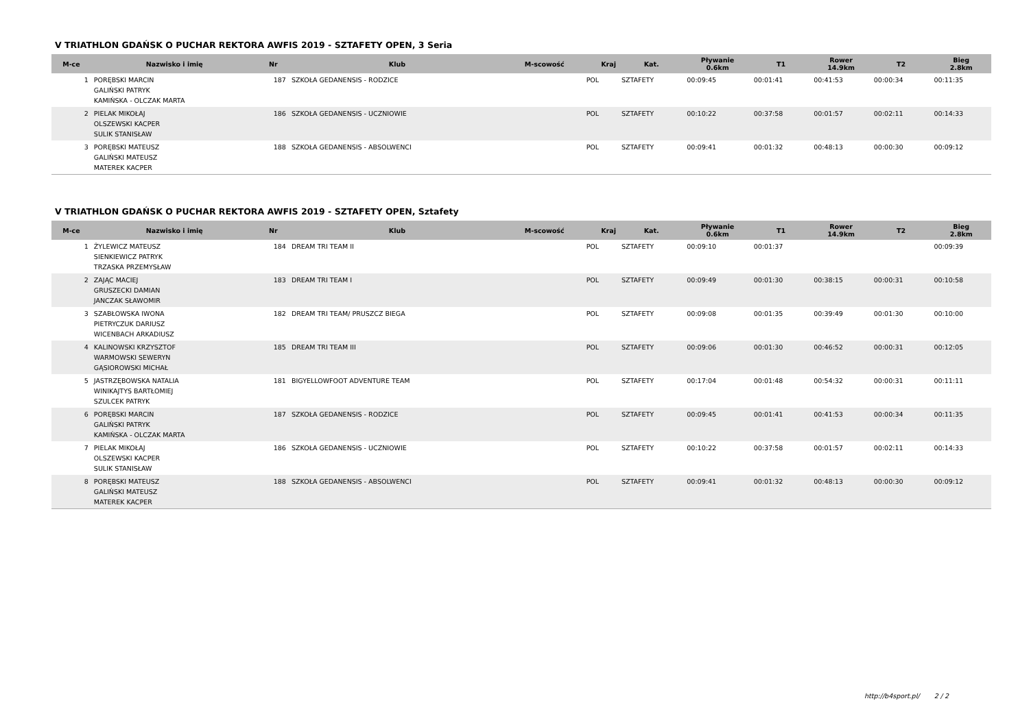V TRIATHLON GDAŃSK O PUCHAR REKTORA AWFIS 2019 - SZTAFETY OPEN, 3 Seria
| M-ce | Nazwisko i imię | Nr | Klub | M-scowość | Kraj | Kat. | Pływanie 0.6km | T1 | Rower 14.9km | T2 | Bieg 2.8km |
| --- | --- | --- | --- | --- | --- | --- | --- | --- | --- | --- | --- |
| 1 | PORĘBSKI MARCIN GALIŃSKI PATRYK KAMIŃSKA - OLCZAK MARTA | 187 | SZKOŁA GEDANENSIS - RODZICE | | POL | SZTAFETY | 00:09:45 | 00:01:41 | 00:41:53 | 00:00:34 | 00:11:35 |
| 2 | PIELAK MIKOŁAJ OLSZEWSKI KACPER SULIK STANISŁAW | 186 | SZKOŁA GEDANENSIS - UCZNIOWIE | | POL | SZTAFETY | 00:10:22 | 00:37:58 | 00:01:57 | 00:02:11 | 00:14:33 |
| 3 | PORĘBSKI MATEUSZ GALIŃSKI MATEUSZ MATEREK KACPER | 188 | SZKOŁA GEDANENSIS - ABSOLWENCI | | POL | SZTAFETY | 00:09:41 | 00:01:32 | 00:48:13 | 00:00:30 | 00:09:12 |
V TRIATHLON GDAŃSK O PUCHAR REKTORA AWFIS 2019 - SZTAFETY OPEN, Sztafety
| M-ce | Nazwisko i imię | Nr | Klub | M-scowość | Kraj | Kat. | Pływanie 0.6km | T1 | Rower 14.9km | T2 | Bieg 2.8km |
| --- | --- | --- | --- | --- | --- | --- | --- | --- | --- | --- | --- |
| 1 | ŻYLEWICZ MATEUSZ SIENKIEWICZ PATRYK TRZASKA PRZEMYSŁAW | 184 | DREAM TRI TEAM II | | POL | SZTAFETY | 00:09:10 | 00:01:37 | | | 00:09:39 |
| 2 | ZAJĄC MACIEJ GRUSZECKI DAMIAN JANCZAK SŁAWOMIR | 183 | DREAM TRI TEAM I | | POL | SZTAFETY | 00:09:49 | 00:01:30 | 00:38:15 | 00:00:31 | 00:10:58 |
| 3 | SZABŁOWSKA IWONA PIETRYCZUK DARIUSZ WICENBACH ARKADIUSZ | 182 | DREAM TRI TEAM/ PRUSZCZ BIEGA | | POL | SZTAFETY | 00:09:08 | 00:01:35 | 00:39:49 | 00:01:30 | 00:10:00 |
| 4 | KALINOWSKI KRZYSZTOF WARMOWSKI SEWERYN GĄSIOROWSKI MICHAŁ | 185 | DREAM TRI TEAM III | | POL | SZTAFETY | 00:09:06 | 00:01:30 | 00:46:52 | 00:00:31 | 00:12:05 |
| 5 | JASTRZĘBOWSKA NATALIA WINIKAJTYS BARTŁOMIEJ SZULCEK PATRYK | 181 | BIGYELLOWFOOT ADVENTURE TEAM | | POL | SZTAFETY | 00:17:04 | 00:01:48 | 00:54:32 | 00:00:31 | 00:11:11 |
| 6 | PORĘBSKI MARCIN GALIŃSKI PATRYK KAMIŃSKA - OLCZAK MARTA | 187 | SZKOŁA GEDANENSIS - RODZICE | | POL | SZTAFETY | 00:09:45 | 00:01:41 | 00:41:53 | 00:00:34 | 00:11:35 |
| 7 | PIELAK MIKOŁAJ OLSZEWSKI KACPER SULIK STANISŁAW | 186 | SZKOŁA GEDANENSIS - UCZNIOWIE | | POL | SZTAFETY | 00:10:22 | 00:37:58 | 00:01:57 | 00:02:11 | 00:14:33 |
| 8 | PORĘBSKI MATEUSZ GALIŃSKI MATEUSZ MATEREK KACPER | 188 | SZKOŁA GEDANENSIS - ABSOLWENCI | | POL | SZTAFETY | 00:09:41 | 00:01:32 | 00:48:13 | 00:00:30 | 00:09:12 |
http://b4sport.pl/ 2 / 2